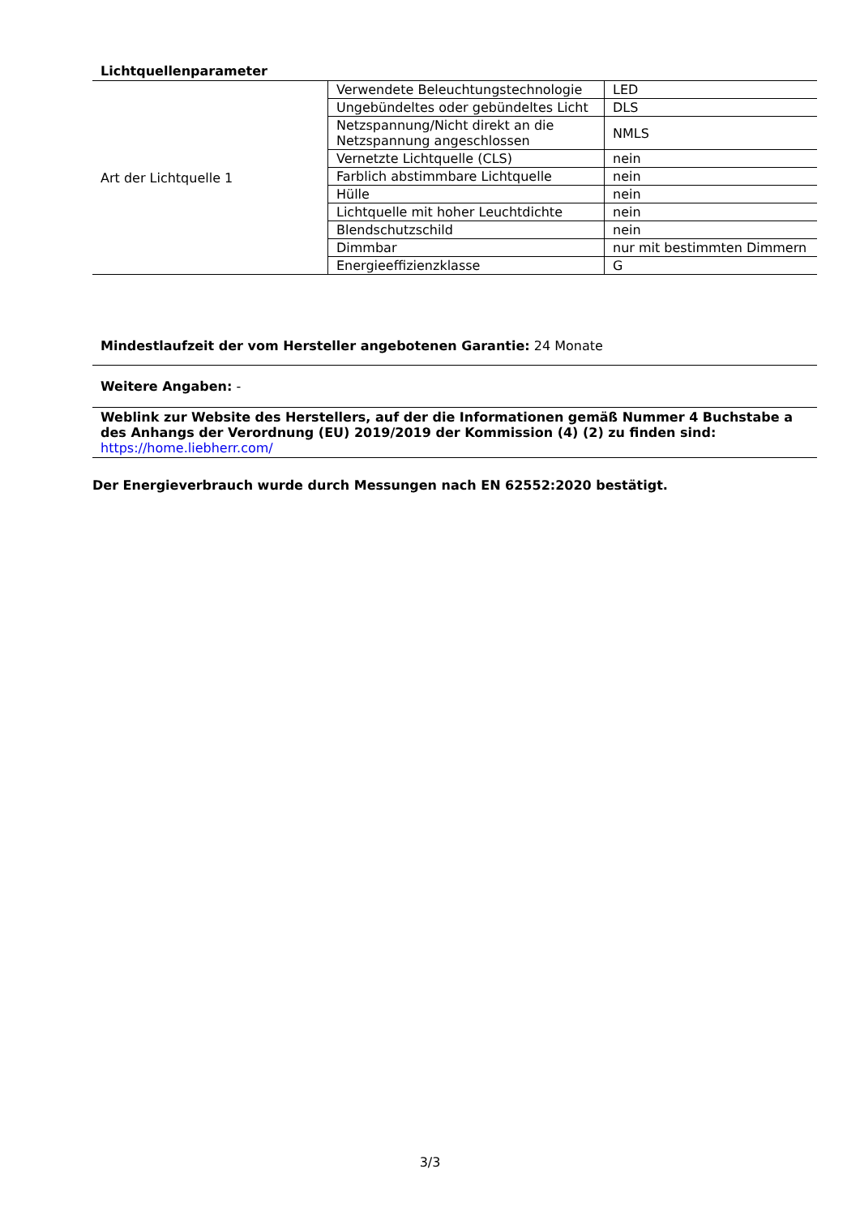Lichtquellenparameter
| Art der Lichtquelle 1 | Verwendete Beleuchtungstechnologie | LED |
| | Ungebündeltes oder gebündeltes Licht | DLS |
| | Netzspannung/Nicht direkt an die Netzspannung angeschlossen | NMLS |
| | Vernetzte Lichtquelle (CLS) | nein |
| | Farblich abstimmbare Lichtquelle | nein |
| | Hülle | nein |
| | Lichtquelle mit hoher Leuchtdichte | nein |
| | Blendschutzschild | nein |
| | Dimmbar | nur mit bestimmten Dimmern |
| | Energieeffizienzklasse | G |
Mindestlaufzeit der vom Hersteller angebotenen Garantie: 24 Monate
Weitere Angaben: -
Weblink zur Website des Herstellers, auf der die Informationen gemäß Nummer 4 Buchstabe a des Anhangs der Verordnung (EU) 2019/2019 der Kommission (4) (2) zu finden sind:
https://home.liebherr.com/
Der Energieverbrauch wurde durch Messungen nach EN 62552:2020 bestätigt.
3/3